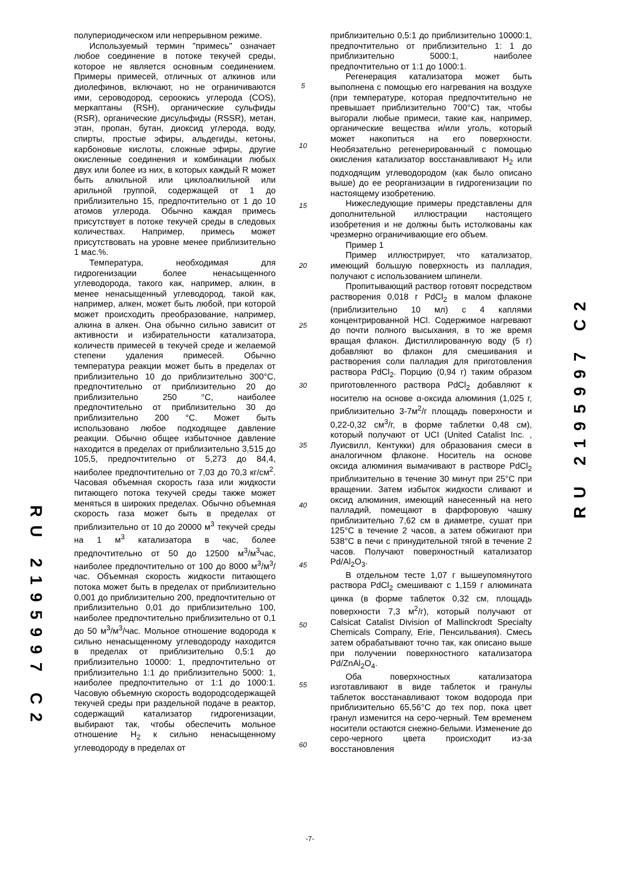RU 2195997 C2
RU 2195997 C2
полупериодическом или непрерывном режиме.
Используемый термин "примесь" означает любое соединение в потоке текучей среды, которое не является основным соединением. Примеры примесей, отличных от алкинов или диолефинов, включают, но не ограничиваются ими, сероводород, сероокись углерода (COS), меркаптаны (RSH), органические сульфиды (RSR), органические дисульфиды (RSSR), метан, этан, пропан, бутан, диоксид углерода, воду, спирты, простые эфиры, альдегиды, кетоны, карбоновые кислоты, сложные эфиры, другие окисленные соединения и комбинации любых двух или более из них, в которых каждый R может быть алкильной или циклоалкильной или арильной группой, содержащей от 1 до приблизительно 15, предпочтительно от 1 до 10 атомов углерода. Обычно каждая примесь присутствует в потоке текучей среды в следовых количествах. Например, примесь может присутствовать на уровне менее приблизительно 1 мас.%.
Температура, необходимая для гидрогенизации более ненасыщенного углеводорода, такого как, например, алкин, в менее ненасыщенный углеводород, такой как, например, алкен, может быть любой, при которой может происходить преобразование, например, алкина в алкен. Она обычно сильно зависит от активности и избирательности катализатора, количеств примесей в текучей среде и желаемой степени удаления примесей. Обычно температура реакции может быть в пределах от приблизительно 10 до приблизительно 300°C, предпочтительно от приблизительно 20 до приблизительно 250 °C, наиболее предпочтительно от приблизительно 30 до приблизительно 200 °C. Может быть использовано любое подходящее давление реакции. Обычно общее избыточное давление находится в пределах от приблизительно 3,515 до 105,5, предпочтительно от 5,273 до 84,4, наиболее предпочтительно от 7,03 до 70,3 кг/см<sup>2</sup>. Часовая объемная скорость газа или жидкости питающего потока текучей среды также может меняться в широких пределах. Обычно объемная скорость газа может быть в пределах от приблизительно от 10 до 20000 м<sup>3</sup> текучей среды на 1 м<sup>3</sup> катализатора в час, более предпочтительно от 50 до 12500 м<sup>3</sup>/м<sup>3</sup>час, наиболее предпочтительно от 100 до 8000 м<sup>3</sup>/м<sup>3</sup>/час. Объемная скорость жидкости питающего потока может быть в пределах от приблизительно 0,001 до приблизительно 200, предпочтительно от приблизительно 0,01 до приблизительно 100, наиболее предпочтительно приблизительно от 0,1 до 50 м<sup>3</sup>/м<sup>3</sup>/час. Мольное отношение водорода к сильно ненасыщенному углеводороду находится в пределах от приблизительно 0,5:1 до приблизительно 10000: 1, предпочтительно от приблизительно 1:1 до приблизительно 5000: 1, наиболее предпочтительно от 1:1 до 1000:1. Часовую объемную скорость водородсодержащей текучей среды при раздельной подаче в реактор, содержащий катализатор гидрогенизации, выбирают так, чтобы обеспечить мольное отношение H<sub>2</sub> к сильно ненасыщенному углеводороду в пределах от
5
10
15
20
25
30
35
40
45
50
55
60
приблизительно 0,5:1 до приблизительно 10000:1, предпочтительно от приблизительно 1: 1 до приблизительно 5000:1, наиболее предпочтительно от 1:1 до 1000:1.
Регенерация катализатора может быть выполнена с помощью его нагревания на воздухе (при температуре, которая предпочтительно не превышает приблизительно 700°C) так, чтобы выгорали любые примеси, такие как, например, органические вещества и/или уголь, который может накопиться на его поверхности. Необязательно регенерированный с помощью окисления катализатор восстанавливают H<sub>2</sub> или подходящим углеводородом (как было описано выше) до ее реорганизации в гидрогенизации по настоящему изобретению.
Нижеследующие примеры представлены для дополнительной иллюстрации настоящего изобретения и не должны быть истолкованы как чрезмерно ограничивающие его объем.
Пример 1
Пример иллюстрирует, что катализатор, имеющий большую поверхность из палладия, получают с использованием шпинели.
Пропитывающий раствор готовят посредством растворения 0,018 г PdCl<sub>2</sub> в малом флаконе (приблизительно 10 мл) с 4 каплями концентрированной HCl. Содержимое нагревают до почти полного высыхания, в то же время вращая флакон. Дистиллированную воду (5 г) добавляют во флакон для смешивания и растворения соли палладия для приготовления раствора PdCl<sub>2</sub>. Порцию (0,94 г) таким образом приготовленного раствора PdCl<sub>2</sub> добавляют к носителю на основе α-оксида алюминия (1,025 г, приблизительно 3-7м<sup>2</sup>/г площадь поверхности и 0,22-0,32 см<sup>3</sup>/г, в форме таблетки 0,48 см), который получают от UCI (United Catalist Inc. , Луисвилл, Кентукки) для образования смеси в аналогичном флаконе. Носитель на основе оксида алюминия вымачивают в растворе PdCl<sub>2</sub> приблизительно в течение 30 минут при 25°C при вращении. Затем избыток жидкости сливают и оксид алюминия, имеющий нанесенный на него палладий, помещают в фарфоровую чашку приблизительно 7,62 см в диаметре, сушат при 125°C в течение 2 часов, а затем обжигают при 538°C в печи с принудительной тягой в течение 2 часов. Получают поверхностный катализатор Pd/Al<sub>2</sub>O<sub>3</sub>.
В отдельном тесте 1,07 г вышеупомянутого раствора PdCl<sub>2</sub> смешивают с 1,159 г алюмината цинка (в форме таблеток 0,32 см, площадь поверхности 7,3 м<sup>2</sup>/г), который получают от Calsicat Catalist Division of Mallinckrodt Specialty Chemicals Company, Erie, Пенсильвания). Смесь затем обрабатывают точно так, как описано выше при получении поверхностного катализатора Pd/ZnAl<sub>2</sub>O<sub>4</sub>.
Оба поверхностных катализатора изготавливают в виде таблеток и гранулы таблеток восстанавливают током водорода при приблизительно 65,56°C до тех пор, пока цвет гранул изменится на серо-черный. Тем временем носители остаются снежно-белыми. Изменение до серо-черного цвета происходит из-за восстановления
-7-